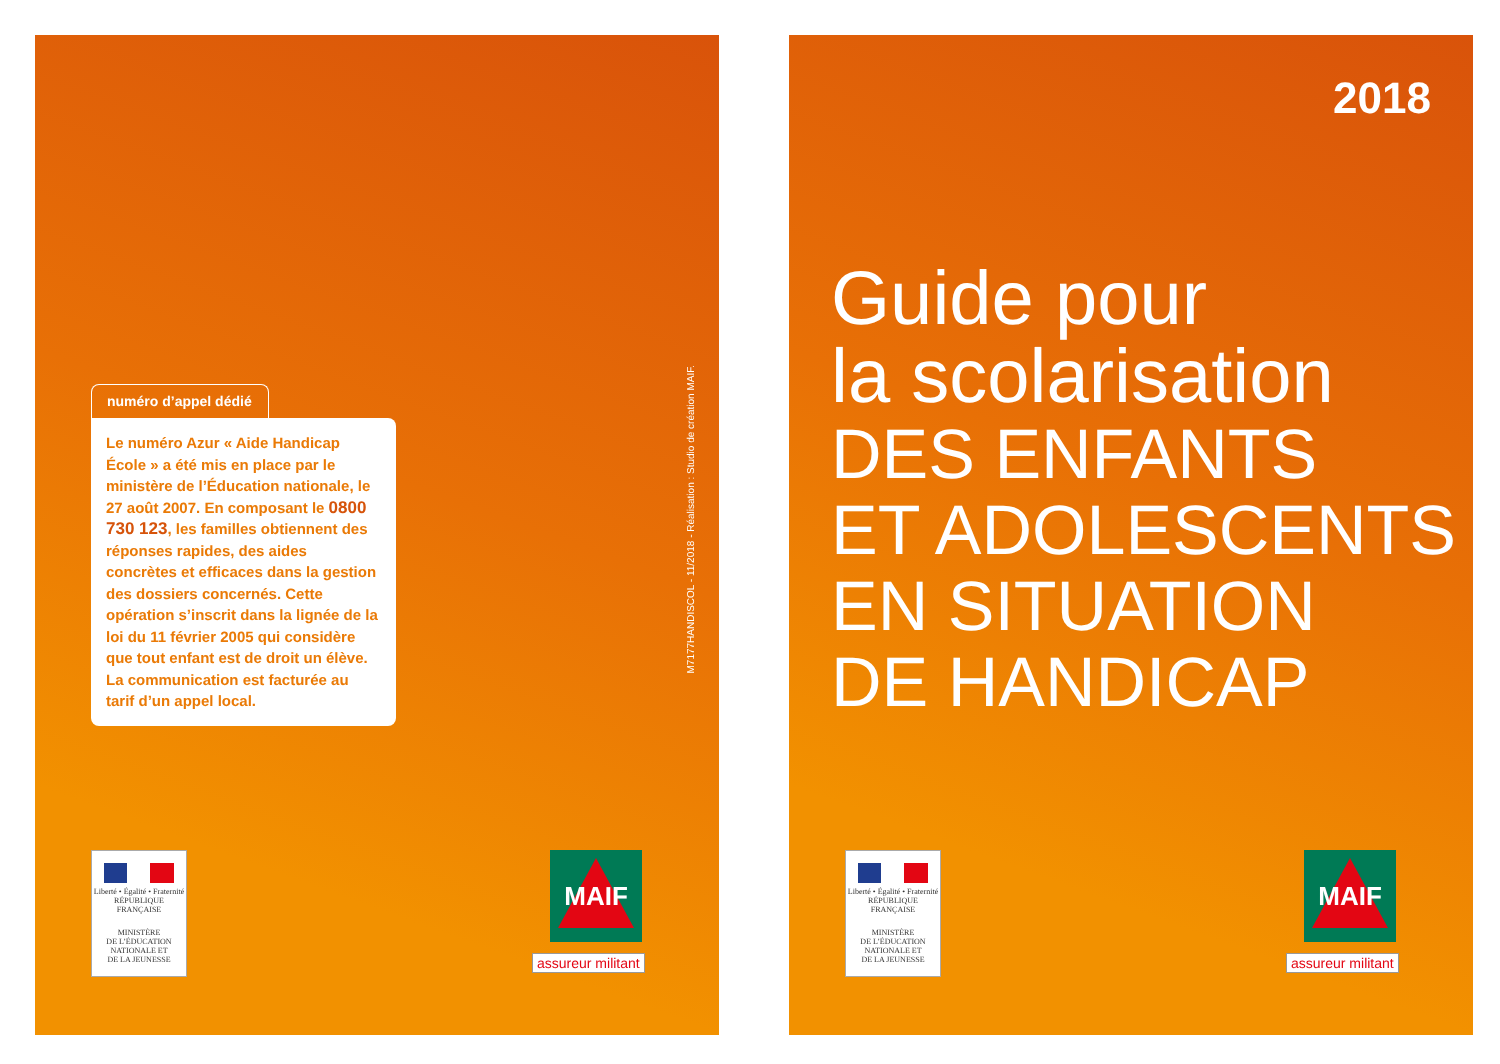numéro d’appel dédié
Le numéro Azur « Aide Handicap École » a été mis en place par le ministère de l’Éducation nationale, le 27 août 2007. En composant le 0800 730 123, les familles obtiennent des réponses rapides, des aides concrètes et efficaces dans la gestion des dossiers concernés. Cette opération s’inscrit dans la lignée de la loi du 11 février 2005 qui considère que tout enfant est de droit un élève. La communication est facturée au tarif d’un appel local.
M7177HANDISCOL - 11/2018 - Réalisation : Studio de création MAIF.
Liberté • Égalité • Fraternité
RÉPUBLIQUE FRANÇAISE
MINISTÈRE
DE L’ÉDUCATION
NATIONALE ET
DE LA JEUNESSE
MAIF
assureur militant
2018
Guide pour
la scolarisation
DES ENFANTS
ET ADOLESCENTS
EN SITUATION
DE HANDICAP
Liberté • Égalité • Fraternité
RÉPUBLIQUE FRANÇAISE
MINISTÈRE
DE L’ÉDUCATION
NATIONALE ET
DE LA JEUNESSE
MAIF
assureur militant